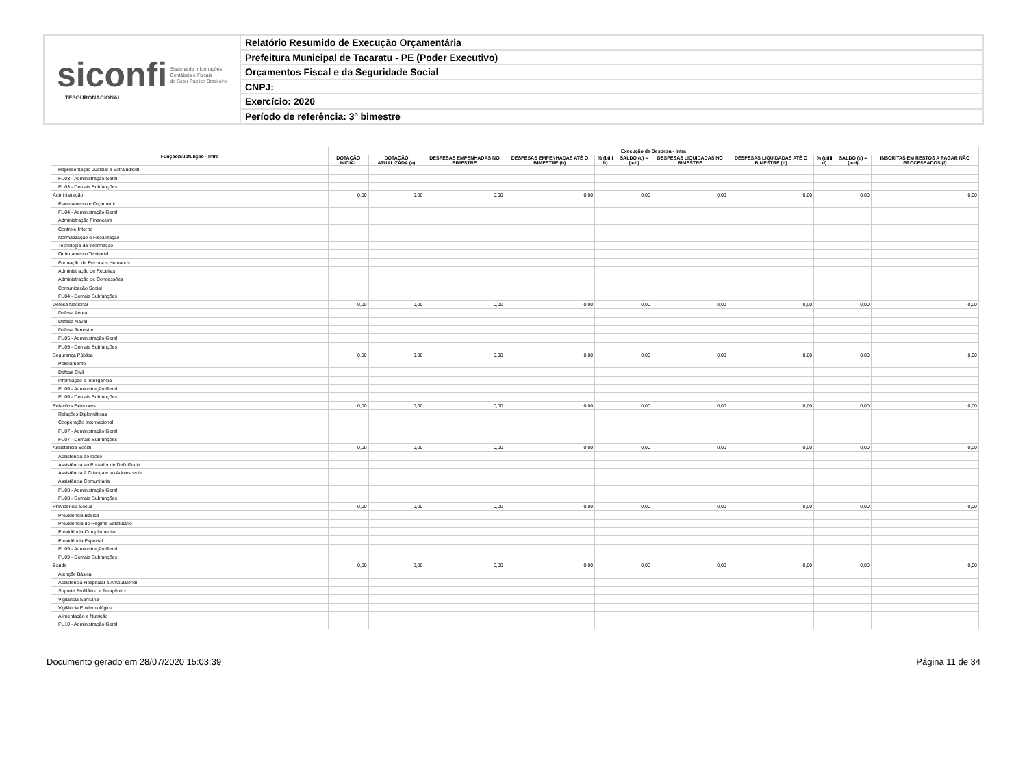siconfi Sistema de Informações
Contábeis e Fiscais
do Setor Público Brasileiro
TESOURONACIONAL
Relatório Resumido de Execução Orçamentária
Prefeitura Municipal de Tacaratu - PE (Poder Executivo)
Orçamentos Fiscal e da Seguridade Social
CNPJ:
Exercício: 2020
Período de referência: 3º bimestre
| Função/Subfunção - Intra | Execução da Despesa - Intra | | | | | | | | | | |
| --- | --- | --- | --- | --- | --- | --- | --- | --- | --- | --- | --- |
| | DOTAÇÃO INICIAL | DOTAÇÃO ATUALIZADA (a) | DESPESAS EMPENHADAS NO BIMESTRE | DESPESAS EMPENHADAS ATÉ O BIMESTRE (b) | % (b/III b) | SALDO (c) = (a-b) | DESPESAS LIQUIDADAS NO BIMESTRE | DESPESAS LIQUIDADAS ATÉ O BIMESTRE (d) | % (d/III d) | SALDO (e) = (a-d) | INSCRITAS EM RESTOS A PAGAR NÃO PROCESSADOS (f) |
| Representação Judicial e Extrajudicial | | | | | | | | | | | |
| FU03 - Administração Geral | | | | | | | | | | | |
| FU03 - Demais Subfunções | | | | | | | | | | | |
| Administração | 0,00 | 0,00 | 0,00 | 0,00 | | 0,00 | 0,00 | 0,00 | | 0,00 | 0,00 |
| Planejamento e Orçamento | | | | | | | | | | | |
| FU04 - Administração Geral | | | | | | | | | | | |
| Administração Financeira | | | | | | | | | | | |
| Controle Interno | | | | | | | | | | | |
| Normatização e Fiscalização | | | | | | | | | | | |
| Tecnologia da Informação | | | | | | | | | | | |
| Ordenamento Territorial | | | | | | | | | | | |
| Formação de Recursos Humanos | | | | | | | | | | | |
| Administração de Receitas | | | | | | | | | | | |
| Administração de Concessões | | | | | | | | | | | |
| Comunicação Social | | | | | | | | | | | |
| FU04 - Demais Subfunções | | | | | | | | | | | |
| Defesa Nacional | 0,00 | 0,00 | 0,00 | 0,00 | | 0,00 | 0,00 | 0,00 | | 0,00 | 0,00 |
| Defesa Aérea | | | | | | | | | | | |
| Defesa Naval | | | | | | | | | | | |
| Defesa Terrestre | | | | | | | | | | | |
| FU05 - Administração Geral | | | | | | | | | | | |
| FU05 - Demais Subfunções | | | | | | | | | | | |
| Segurança Pública | 0,00 | 0,00 | 0,00 | 0,00 | | 0,00 | 0,00 | 0,00 | | 0,00 | 0,00 |
| Policiamento | | | | | | | | | | | |
| Defesa Civil | | | | | | | | | | | |
| Informação e Inteligência | | | | | | | | | | | |
| FU06 - Administração Geral | | | | | | | | | | | |
| FU06 - Demais Subfunções | | | | | | | | | | | |
| Relações Exteriores | 0,00 | 0,00 | 0,00 | 0,00 | | 0,00 | 0,00 | 0,00 | | 0,00 | 0,00 |
| Relações Diplomáticas | | | | | | | | | | | |
| Cooperação Internacional | | | | | | | | | | | |
| FU07 - Administração Geral | | | | | | | | | | | |
| FU07 - Demais Subfunções | | | | | | | | | | | |
| Assistência Social | 0,00 | 0,00 | 0,00 | 0,00 | | 0,00 | 0,00 | 0,00 | | 0,00 | 0,00 |
| Assistência ao Idoso | | | | | | | | | | | |
| Assistência ao Portador de Deficiência | | | | | | | | | | | |
| Assistência à Criança e ao Adolescente | | | | | | | | | | | |
| Assistência Comunitária | | | | | | | | | | | |
| FU08 - Administração Geral | | | | | | | | | | | |
| FU08 - Demais Subfunções | | | | | | | | | | | |
| Previdência Social | 0,00 | 0,00 | 0,00 | 0,00 | | 0,00 | 0,00 | 0,00 | | 0,00 | 0,00 |
| Previdência Básica | | | | | | | | | | | |
| Previdência do Regime Estatutário | | | | | | | | | | | |
| Previdência Complementar | | | | | | | | | | | |
| Previdência Especial | | | | | | | | | | | |
| FU09 - Administração Geral | | | | | | | | | | | |
| FU09 - Demais Subfunções | | | | | | | | | | | |
| Saúde | 0,00 | 0,00 | 0,00 | 0,00 | | 0,00 | 0,00 | 0,00 | | 0,00 | 0,00 |
| Atenção Básica | | | | | | | | | | | |
| Assistência Hospitalar e Ambulatorial | | | | | | | | | | | |
| Suporte Profilático e Terapêutico | | | | | | | | | | | |
| Vigilância Sanitária | | | | | | | | | | | |
| Vigilância Epidemiológica | | | | | | | | | | | |
| Alimentação e Nutrição | | | | | | | | | | | |
| FU10 - Administração Geral | | | | | | | | | | | |
Documento gerado em 28/07/2020 15:03:39 Página 11 de 34